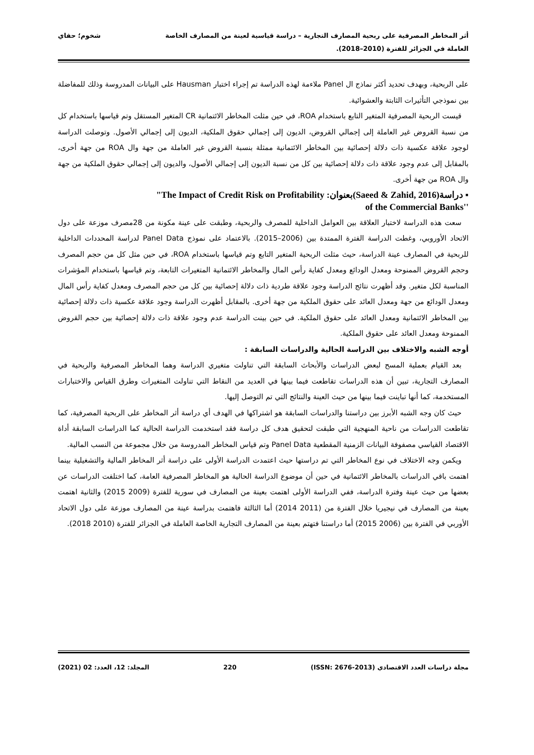أثر المخاطر المصرفية على ربحية المصارف التجارية – دراسة قياسية لعينة من المصارف الخاصة
العاملة في الجزائر للفترة (2010–2018).
شخوم؛ حفاي
على الربحية، وبهدف تحديد أكثر نماذج ال Panel ملاءمة لهذه الدراسة تم إجراء اختبار Hausman على البيانات المدروسة وذلك للمفاضلة بين نموذجي التأثيرات الثابتة والعشوائية.
قيست الربحية المصرفية المتغير التابع باستخدام ROA، في حين مثلت المخاطر الائتمانية CR المتغير المستقل وتم قياسها باستخدام كل من نسبة القروض غير العاملة إلى إجمالي القروض، الديون إلى إجمالي حقوق الملكية، الديون إلى إجمالي الأصول. وتوصلت الدراسة لوجود علاقة عكسية ذات دلالة إحصائية بين المخاطر الائتمانية ممثلة بنسبة القروض غير العاملة من جهة وال ROA من جهة أخرى، بالمقابل إلى عدم وجود علاقة ذات دلالة إحصائية بين كل من نسبة الديون إلى إجمالي الأصول، والديون إلى إجمالي حقوق الملكية من جهة وال ROA من جهة أخرى.
"The Impact of Credit Risk on Profitability :بعنوان(Saeed & Zahid, 2016) دراسة ▪
of the Commercial Banks''
سعت هذه الدراسة لاختبار العلاقة بين العوامل الداخلية للمصرف والربحية، وطبقت على عينة مكونة من 28مصرف موزعة على دول الاتحاد الأوروبي، وغطت الدراسة الفترة الممتدة بين (2006–2015). بالاعتماد على نموذج Panel Data لدراسة المحددات الداخلية للربحية في المصارف عينة الدراسة، حيث مثلت الربحية المتغير التابع وتم قياسها باستخدام ROA، في حين مثل كل من حجم المصرف وحجم القروض الممنوحة ومعدل الودائع ومعدل كفاية رأس المال والمخاطر الائتمانية المتغيرات التابعة، وتم قياسها باستخدام المؤشرات المناسبة لكل متغير. وقد أظهرت نتائج الدراسة وجود علاقة طردية ذات دلالة إحصائية بين كل من حجم المصرف ومعدل كفاية رأس المال ومعدل الودائع من جهة ومعدل العائد على حقوق الملكية من جهة أخرى. بالمقابل أظهرت الدراسة وجود علاقة عكسية ذات دلالة إحصائية بين المخاطر الائتمانية ومعدل العائد على حقوق الملكية. في حين بينت الدراسة عدم وجود علاقة ذات دلالة إحصائية بين حجم القروض الممنوحة ومعدل العائد على حقوق الملكية.
أوجه الشبه والاختلاف بين الدراسة الحالية والدراسات السابقة :
بعد القيام بعملية المسح لبعض الدراسات والأبحاث السابقة التي تناولت متغيري الدراسة وهما المخاطر المصرفية والربحية في المصارف التجارية، تبين أن هذه الدراسات تقاطعت فيما بينها في العديد من النقاط التي تناولت المتغيرات وطرق القياس والاختبارات المستخدمة، كما أنها تباينت فيما بينها من حيث العينة والنتائج التي تم التوصل إليها.
حيث كان وجه الشبه الأبرز بين دراستنا والدراسات السابقة هو اشتراكها في الهدف أي دراسة أثر المخاطر على الربحية المصرفية، كما تقاطعت الدراسات من ناحية المنهجية التي طبقت لتحقيق هدف كل دراسة فقد استخدمت الدراسة الحالية كما الدراسات السابقة أداة الاقتصاد القياسي مصفوفة البيانات الزمنية المقطعية Panel Data وتم قياس المخاطر المدروسة من خلال مجموعة من النسب المالية.
ويكمن وجه الاختلاف في نوع المخاطر التي تم دراستها حيث اعتمدت الدراسة الأولى على دراسة أثر المخاطر المالية والتشغيلية بينما اهتمت باقي الدراسات بالمخاطر الائتمانية في حين أن موضوع الدراسة الحالية هو المخاطر المصرفية العامة، كما اختلفت الدراسات عن بعضها من حيث عينة وفترة الدراسة، ففي الدراسة الأولى اهتمت بعينة من المصارف في سورية للفترة (2009 2015) والثانية اهتمت بعينة من المصارف في نيجيريا خلال الفترة من (2011 2014) أما الثالثة فاهتمت بدراسة عينة من المصارف موزعة على دول الاتحاد الأوربي في الفترة بين (2006 2015) أما دراستنا فتهتم بعينة من المصارف التجارية الخاصة العاملة في الجزائر للفترة (2010 2018).
مجلة دراسات العدد الاقتصادي (ISSN: 2676-2013) 220 المجلد: 12، العدد: 02 (2021)